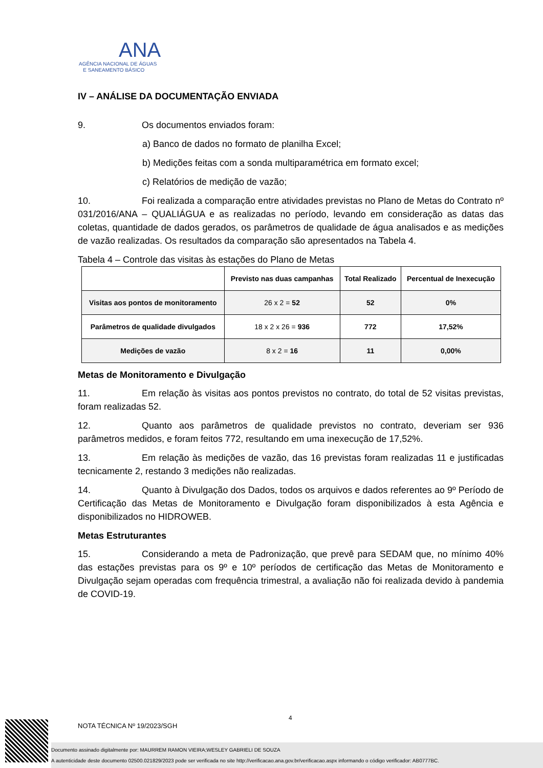ANA
AGÊNCIA NACIONAL DE ÁGUAS
E SANEAMENTO BÁSICO
IV – ANÁLISE DA DOCUMENTAÇÃO ENVIADA
9. Os documentos enviados foram:
a) Banco de dados no formato de planilha Excel;
b) Medições feitas com a sonda multiparamétrica em formato excel;
c) Relatórios de medição de vazão;
10. Foi realizada a comparação entre atividades previstas no Plano de Metas do Contrato nº 031/2016/ANA – QUALIÁGUA e as realizadas no período, levando em consideração as datas das coletas, quantidade de dados gerados, os parâmetros de qualidade de água analisados e as medições de vazão realizadas. Os resultados da comparação são apresentados na Tabela 4.
Tabela 4 – Controle das visitas às estações do Plano de Metas
| | Previsto nas duas campanhas | Total Realizado | Percentual de Inexecução |
| --- | --- | --- | --- |
| Visitas aos pontos de monitoramento | 26 x 2 = 52 | 52 | 0% |
| Parâmetros de qualidade divulgados | 18 x 2 x 26 = 936 | 772 | 17,52% |
| Medições de vazão | 8 x 2 = 16 | 11 | 0,00% |
Metas de Monitoramento e Divulgação
11. Em relação às visitas aos pontos previstos no contrato, do total de 52 visitas previstas, foram realizadas 52.
12. Quanto aos parâmetros de qualidade previstos no contrato, deveriam ser 936 parâmetros medidos, e foram feitos 772, resultando em uma inexecução de 17,52%.
13. Em relação às medições de vazão, das 16 previstas foram realizadas 11 e justificadas tecnicamente 2, restando 3 medições não realizadas.
14. Quanto à Divulgação dos Dados, todos os arquivos e dados referentes ao 9º Período de Certificação das Metas de Monitoramento e Divulgação foram disponibilizados à esta Agência e disponibilizados no HIDROWEB.
Metas Estruturantes
15. Considerando a meta de Padronização, que prevê para SEDAM que, no mínimo 40% das estações previstas para os 9º e 10º períodos de certificação das Metas de Monitoramento e Divulgação sejam operadas com frequência trimestral, a avaliação não foi realizada devido à pandemia de COVID-19.
4
NOTA TÉCNICA Nº 19/2023/SGH
Documento assinado digitalmente por: MAURREM RAMON VIEIRA;WESLEY GABRIELI DE SOUZA
A autenticidade deste documento 02500.021829/2023 pode ser verificada no site http://verificacao.ana.gov.br/verificacao.aspx informando o código verificador: AB0777BC.